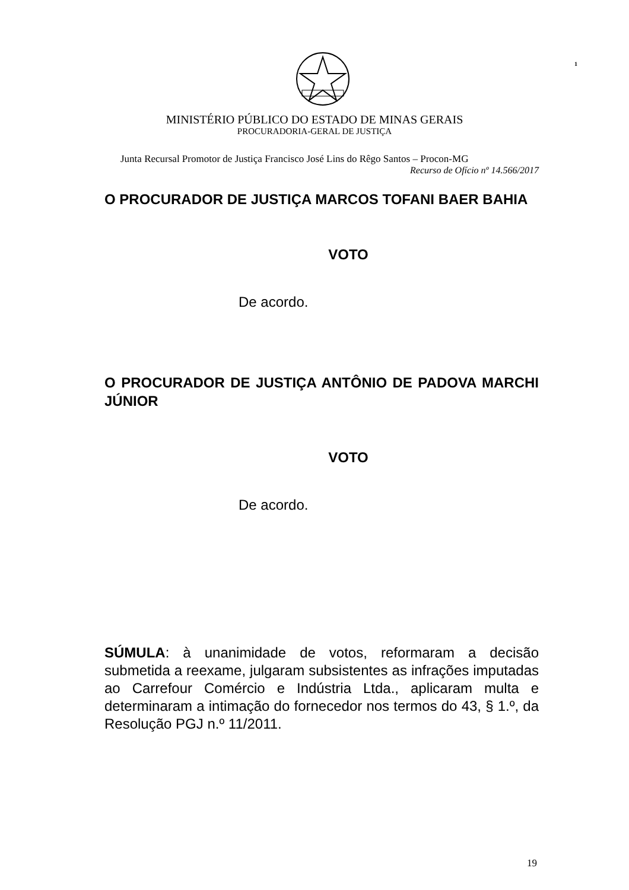1
MINISTÉRIO PÚBLICO DO ESTADO DE MINAS GERAIS
PROCURADORIA-GERAL DE JUSTIÇA
Junta Recursal Promotor de Justiça Francisco José Lins do Rêgo Santos – Procon-MG
Recurso de Ofício nº 14.566/2017
O PROCURADOR DE JUSTIÇA MARCOS TOFANI BAER BAHIA
VOTO
De acordo.
O PROCURADOR DE JUSTIÇA ANTÔNIO DE PADOVA MARCHI JÚNIOR
VOTO
De acordo.
SÚMULA: à unanimidade de votos, reformaram a decisão submetida a reexame, julgaram subsistentes as infrações imputadas ao Carrefour Comércio e Indústria Ltda., aplicaram multa e determinaram a intimação do fornecedor nos termos do 43, § 1.º, da Resolução PGJ n.º 11/2011.
19